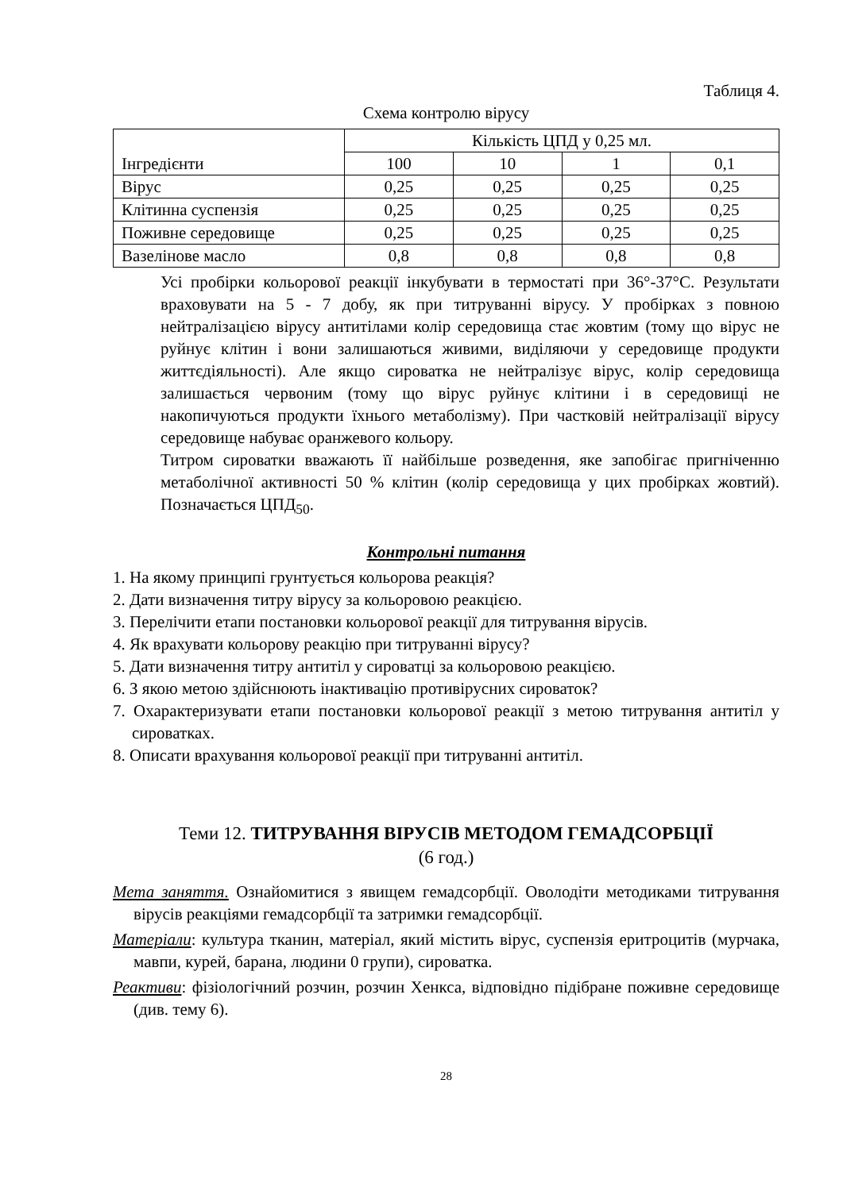Таблиця 4.
Схема контролю вірусу
| Інгредієнти | Кількість ЦПД у 0,25 мл. | | | |
| | 100 | 10 | 1 | 0,1 |
| Вірус | 0,25 | 0,25 | 0,25 | 0,25 |
| Клітинна суспензія | 0,25 | 0,25 | 0,25 | 0,25 |
| Поживне середовище | 0,25 | 0,25 | 0,25 | 0,25 |
| Вазелінове масло | 0,8 | 0,8 | 0,8 | 0,8 |
Усі пробірки кольорової реакції інкубувати в термостаті при 36°-37°С. Результати враховувати на 5 - 7 добу, як при титруванні вірусу. У пробірках з повною нейтралізацією вірусу антитілами колір середовища стає жовтим (тому що вірус не руйнує клітин і вони залишаються живими, виділяючи у середовище продукти життєдіяльності). Але якщо сироватка не нейтралізує вірус, колір середовища залишається червоним (тому що вірус руйнує клітини і в середовищі не накопичуються продукти їхнього метаболізму). При частковій нейтралізації вірусу середовище набуває оранжевого кольору.
Титром сироватки вважають її найбільше розведення, яке запобігає пригніченню метаболічної активності 50 % клітин (колір середовища у цих пробірках жовтий). Позначається ЦПД<sub>50</sub>.
Контрольні питання
1. На якому принципі грунтується кольорова реакція?
2. Дати визначення титру вірусу за кольоровою реакцією.
3. Перелічити етапи постановки кольорової реакції для титрування вірусів.
4. Як врахувати кольорову реакцію при титруванні вірусу?
5. Дати визначення титру антитіл у сироватці за кольоровою реакцією.
6. З якою метою здійснюють інактивацію противірусних сироваток?
7. Охарактеризувати етапи постановки кольорової реакції з метою титрування антитіл у сироватках.
8. Описати врахування кольорової реакції при титруванні антитіл.
Теми 12. ТИТРУВАННЯ ВІРУСІВ МЕТОДОМ ГЕМАДСОРБЦІЇ
(6 год.)
Мета заняття. Ознайомитися з явищем гемадсорбції. Оволодіти методиками титрування вірусів реакціями гемадсорбції та затримки гемадсорбції.
Матеріали: культура тканин, матеріал, який містить вірус, суспензія еритроцитів (мурчака, мавпи, курей, барана, людини 0 групи), сироватка.
Реактиви: фізіологічний розчин, розчин Хенкса, відповідно підібране поживне середовище (див. тему 6).
28